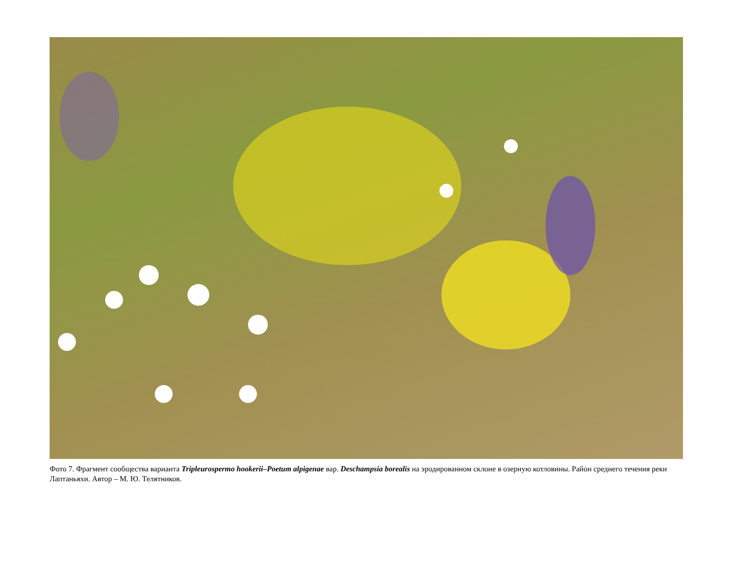Фото 7. Фрагмент сообщества варианта Tripleurospermo hookerii–Poetum alpigenae вар. Deschampsia borealis на эродированном склоне в озерную котловины. Район среднего течения реки Лаптаньяхи. Автор – М. Ю. Телятников.